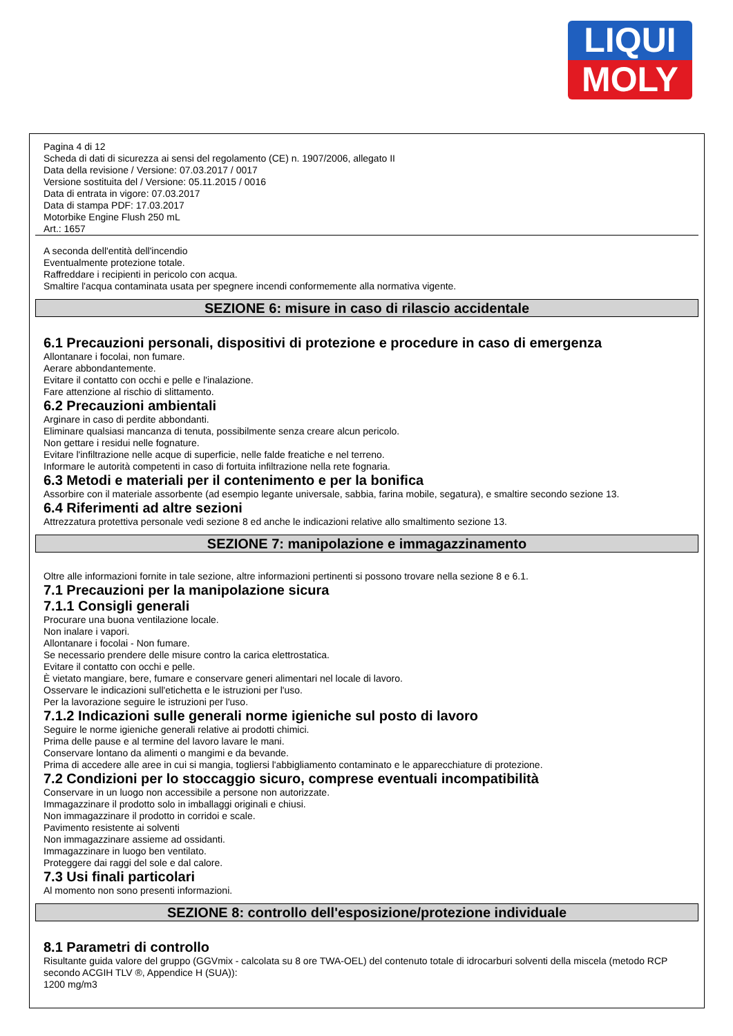LIQUI
MOLY
Pagina 4 di 12
Scheda di dati di sicurezza ai sensi del regolamento (CE) n. 1907/2006, allegato II
Data della revisione / Versione: 07.03.2017 / 0017
Versione sostituita del / Versione: 05.11.2015 / 0016
Data di entrata in vigore: 07.03.2017
Data di stampa PDF: 17.03.2017
Motorbike Engine Flush 250 mL
Art.: 1657
A seconda dell'entità dell'incendio
Eventualmente protezione totale.
Raffreddare i recipienti in pericolo con acqua.
Smaltire l'acqua contaminata usata per spegnere incendi conformemente alla normativa vigente.
SEZIONE 6: misure in caso di rilascio accidentale
6.1 Precauzioni personali, dispositivi di protezione e procedure in caso di emergenza
Allontanare i focolai, non fumare.
Aerare abbondantemente.
Evitare il contatto con occhi e pelle e l'inalazione.
Fare attenzione al rischio di slittamento.
6.2 Precauzioni ambientali
Arginare in caso di perdite abbondanti.
Eliminare qualsiasi mancanza di tenuta, possibilmente senza creare alcun pericolo.
Non gettare i residui nelle fognature.
Evitare l'infiltrazione nelle acque di superficie, nelle falde freatiche e nel terreno.
Informare le autorità competenti in caso di fortuita infiltrazione nella rete fognaria.
6.3 Metodi e materiali per il contenimento e per la bonifica
Assorbire con il materiale assorbente (ad esempio legante universale, sabbia, farina mobile, segatura), e smaltire secondo sezione 13.
6.4 Riferimenti ad altre sezioni
Attrezzatura protettiva personale vedi sezione 8 ed anche le indicazioni relative allo smaltimento sezione 13.
SEZIONE 7: manipolazione e immagazzinamento
Oltre alle informazioni fornite in tale sezione, altre informazioni pertinenti si possono trovare nella sezione 8 e 6.1.
7.1 Precauzioni per la manipolazione sicura
7.1.1 Consigli generali
Procurare una buona ventilazione locale.
Non inalare i vapori.
Allontanare i focolai - Non fumare.
Se necessario prendere delle misure contro la carica elettrostatica.
Evitare il contatto con occhi e pelle.
È vietato mangiare, bere, fumare e conservare generi alimentari nel locale di lavoro.
Osservare le indicazioni sull'etichetta e le istruzioni per l'uso.
Per la lavorazione seguire le istruzioni per l'uso.
7.1.2 Indicazioni sulle generali norme igieniche sul posto di lavoro
Seguire le norme igieniche generali relative ai prodotti chimici.
Prima delle pause e al termine del lavoro lavare le mani.
Conservare lontano da alimenti o mangimi e da bevande.
Prima di accedere alle aree in cui si mangia, togliersi l'abbigliamento contaminato e le apparecchiature di protezione.
7.2 Condizioni per lo stoccaggio sicuro, comprese eventuali incompatibilità
Conservare in un luogo non accessibile a persone non autorizzate.
Immagazzinare il prodotto solo in imballaggi originali e chiusi.
Non immagazzinare il prodotto in corridoi e scale.
Pavimento resistente ai solventi
Non immagazzinare assieme ad ossidanti.
Immagazzinare in luogo ben ventilato.
Proteggere dai raggi del sole e dal calore.
7.3 Usi finali particolari
Al momento non sono presenti informazioni.
SEZIONE 8: controllo dell'esposizione/protezione individuale
8.1 Parametri di controllo
Risultante guida valore del gruppo (GGVmix - calcolata su 8 ore TWA-OEL) del contenuto totale di idrocarburi solventi della miscela (metodo RCP secondo ACGIH TLV ®, Appendice H (SUA)):
1200 mg/m3